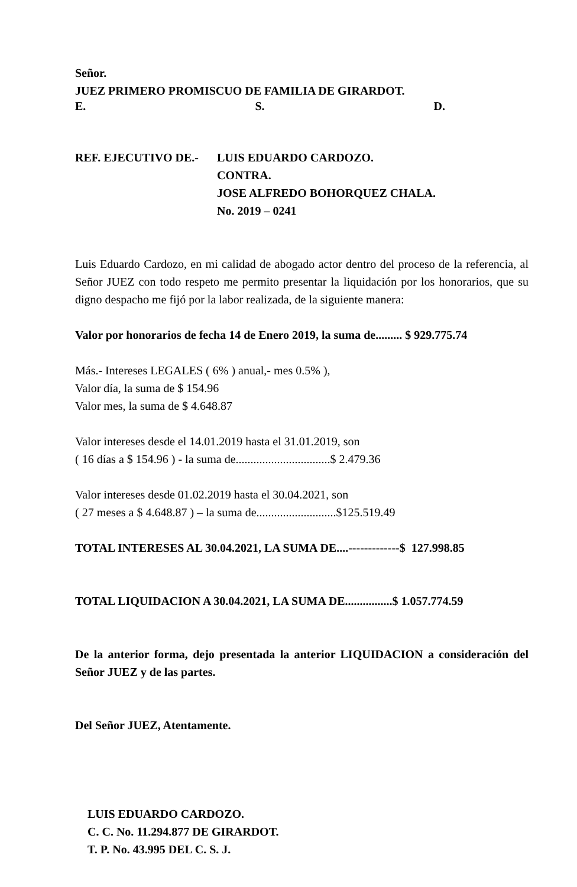Señor.
JUEZ PRIMERO PROMISCUO DE FAMILIA DE GIRARDOT.
E. S. D.
REF. EJECUTIVO DE.- LUIS EDUARDO CARDOZO.
CONTRA.
JOSE ALFREDO BOHORQUEZ CHALA.
No. 2019 – 0241
Luis Eduardo Cardozo, en mi calidad de abogado actor dentro del proceso de la referencia, al Señor JUEZ con todo respeto me permito presentar la liquidación por los honorarios, que su digno despacho me fijó por la labor realizada, de la siguiente manera:
Valor por honorarios de fecha 14 de Enero 2019, la suma de......... $ 929.775.74
Más.- Intereses LEGALES ( 6% ) anual,- mes 0.5% ),
Valor día, la suma de $ 154.96
Valor mes, la suma de $ 4.648.87
Valor intereses desde el 14.01.2019 hasta el 31.01.2019, son
( 16 días a $ 154.96 ) - la suma de................................$ 2.479.36
Valor intereses desde 01.02.2019 hasta el 30.04.2021, son
( 27 meses a $ 4.648.87 ) – la suma de...........................$125.519.49
TOTAL INTERESES AL 30.04.2021, LA SUMA DE....-------------$ 127.998.85
TOTAL LIQUIDACION A 30.04.2021, LA SUMA DE................$ 1.057.774.59
De la anterior forma, dejo presentada la anterior LIQUIDACION a consideración del Señor JUEZ y de las partes.
Del Señor JUEZ, Atentamente.
LUIS EDUARDO CARDOZO.
C. C. No. 11.294.877 DE GIRARDOT.
T. P. No. 43.995 DEL C. S. J.